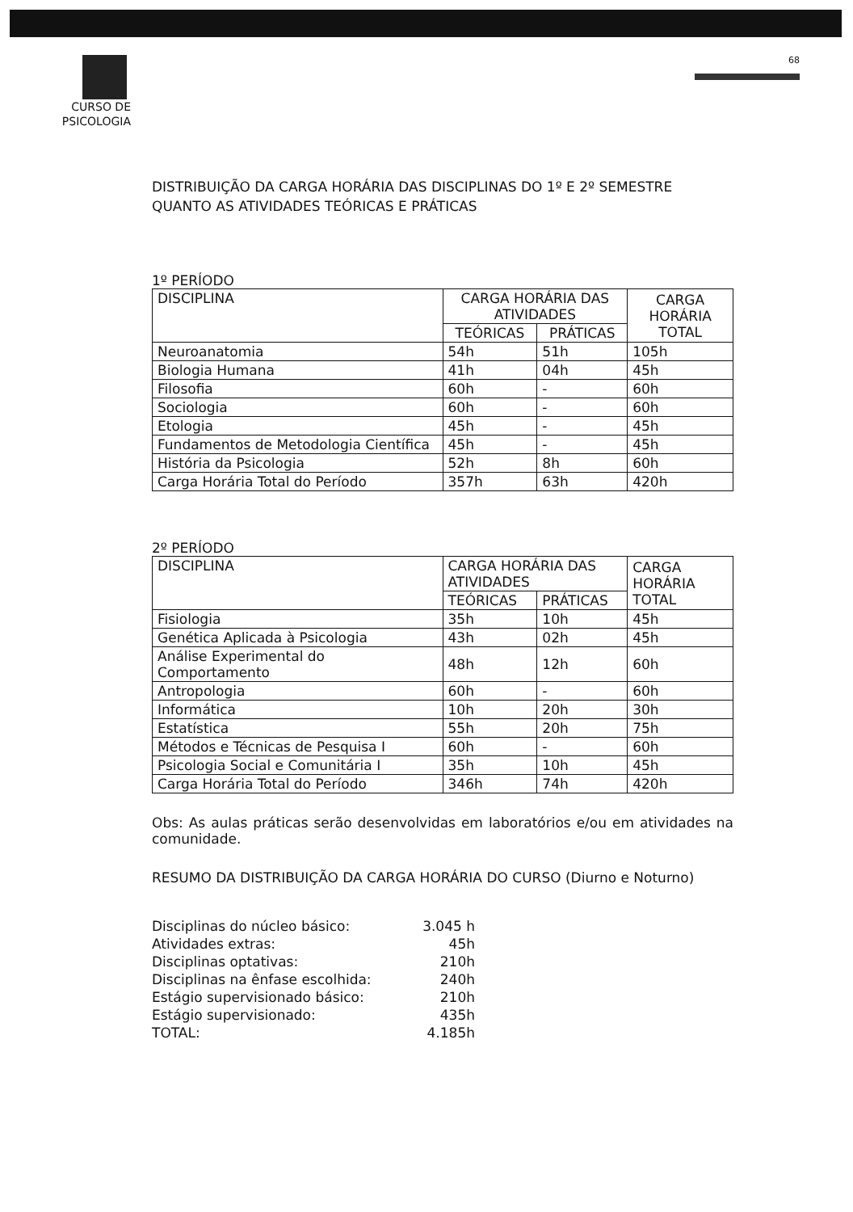CURSO DE
PSICOLOGIA
68
DISTRIBUIÇÃO DA CARGA HORÁRIA DAS DISCIPLINAS DO 1º E 2º SEMESTRE QUANTO AS ATIVIDADES TEÓRICAS E PRÁTICAS
1º PERÍODO
| DISCIPLINA | CARGA HORÁRIA DAS ATIVIDADES | | CARGA HORÁRIA TOTAL |
| --- | --- | --- | --- |
| | TEÓRICAS | PRÁTICAS | |
| Neuroanatomia | 54h | 51h | 105h |
| Biologia Humana | 41h | 04h | 45h |
| Filosofia | 60h | - | 60h |
| Sociologia | 60h | - | 60h |
| Etologia | 45h | - | 45h |
| Fundamentos de Metodologia Científica | 45h | - | 45h |
| História da Psicologia | 52h | 8h | 60h |
| Carga Horária Total do Período | 357h | 63h | 420h |
2º PERÍODO
| DISCIPLINA | CARGA HORÁRIA DAS ATIVIDADES | | CARGA HORÁRIA TOTAL |
| --- | --- | --- | --- |
| | TEÓRICAS | PRÁTICAS | |
| Fisiologia | 35h | 10h | 45h |
| Genética Aplicada à Psicologia | 43h | 02h | 45h |
| Análise Experimental do Comportamento | 48h | 12h | 60h |
| Antropologia | 60h | - | 60h |
| Informática | 10h | 20h | 30h |
| Estatística | 55h | 20h | 75h |
| Métodos e Técnicas de Pesquisa I | 60h | - | 60h |
| Psicologia Social e Comunitária I | 35h | 10h | 45h |
| Carga Horária Total do Período | 346h | 74h | 420h |
Obs: As aulas práticas serão desenvolvidas em laboratórios e/ou em atividades na comunidade.
RESUMO DA DISTRIBUIÇÃO DA CARGA HORÁRIA DO CURSO (Diurno e Noturno)
| Disciplinas do núcleo básico: | 3.045 h |
| Atividades extras: | 45h |
| Disciplinas optativas: | 210h |
| Disciplinas na ênfase escolhida: | 240h |
| Estágio supervisionado básico: | 210h |
| Estágio supervisionado: | 435h |
| TOTAL: | 4.185h |